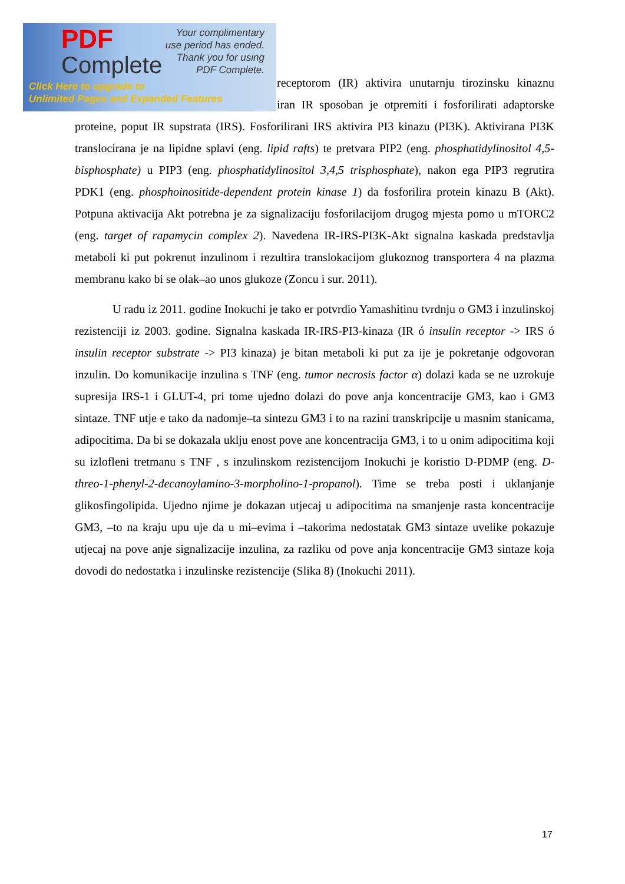PDF
Complete
Your complimentary
use period has ended.
Thank you for using
PDF Complete.
Click Here to upgrade to
Unlimited Pages and Expanded Features
receptorom (IR) aktivira unutarnju tirozinsku kinaznu iran IR sposoban je otpremiti i fosforilirati adaptorske proteine, poput IR supstrata (IRS). Fosforilirani IRS aktivira PI3 kinazu (PI3K). Aktivirana PI3K translocirana je na lipidne splavi (eng. lipid rafts) te pretvara PIP2 (eng. phosphatidylinositol 4,5-bisphosphate) u PIP3 (eng. phosphatidylinositol 3,4,5 trisphosphate), nakon ega PIP3 regrutira PDK1 (eng. phosphoinositide-dependent protein kinase 1) da fosforilira protein kinazu B (Akt). Potpuna aktivacija Akt potrebna je za signalizaciju fosforilacijom drugog mjesta pomo u mTORC2 (eng. target of rapamycin complex 2). Navedena IR-IRS-PI3K-Akt signalna kaskada predstavlja metaboli ki put pokrenut inzulinom i rezultira translokacijom glukoznog transportera 4 na plazma membranu kako bi se olak–ao unos glukoze (Zoncu i sur. 2011).
U radu iz 2011. godine Inokuchi je tako er potvrdio Yamashitinu tvrdnju o GM3 i inzulinskoj rezistenciji iz 2003. godine. Signalna kaskada IR-IRS-PI3-kinaza (IR ó insulin receptor -> IRS ó insulin receptor substrate -> PI3 kinaza) je bitan metaboli ki put za ije je pokretanje odgovoran inzulin. Do komunikacije inzulina s TNF (eng. tumor necrosis factor α) dolazi kada se ne uzrokuje supresija IRS-1 i GLUT-4, pri tome ujedno dolazi do pove anja koncentracije GM3, kao i GM3 sintaze. TNF utje e tako da nadomje–ta sintezu GM3 i to na razini transkripcije u masnim stanicama, adipocitima. Da bi se dokazala uklju enost pove ane koncentracija GM3, i to u onim adipocitima koji su izlofleni tretmanu s TNF , s inzulinskom rezistencijom Inokuchi je koristio D-PDMP (eng. D-threo-1-phenyl-2-decanoylamino-3-morpholino-1-propanol). Time se treba posti i uklanjanje glikosfingolipida. Ujedno njime je dokazan utjecaj u adipocitima na smanjenje rasta koncentracije GM3, –to na kraju upu uje da u mi–evima i –takorima nedostatak GM3 sintaze uvelike pokazuje utjecaj na pove anje signalizacije inzulina, za razliku od pove anja koncentracije GM3 sintaze koja dovodi do nedostatka i inzulinske rezistencije (Slika 8) (Inokuchi 2011).
17